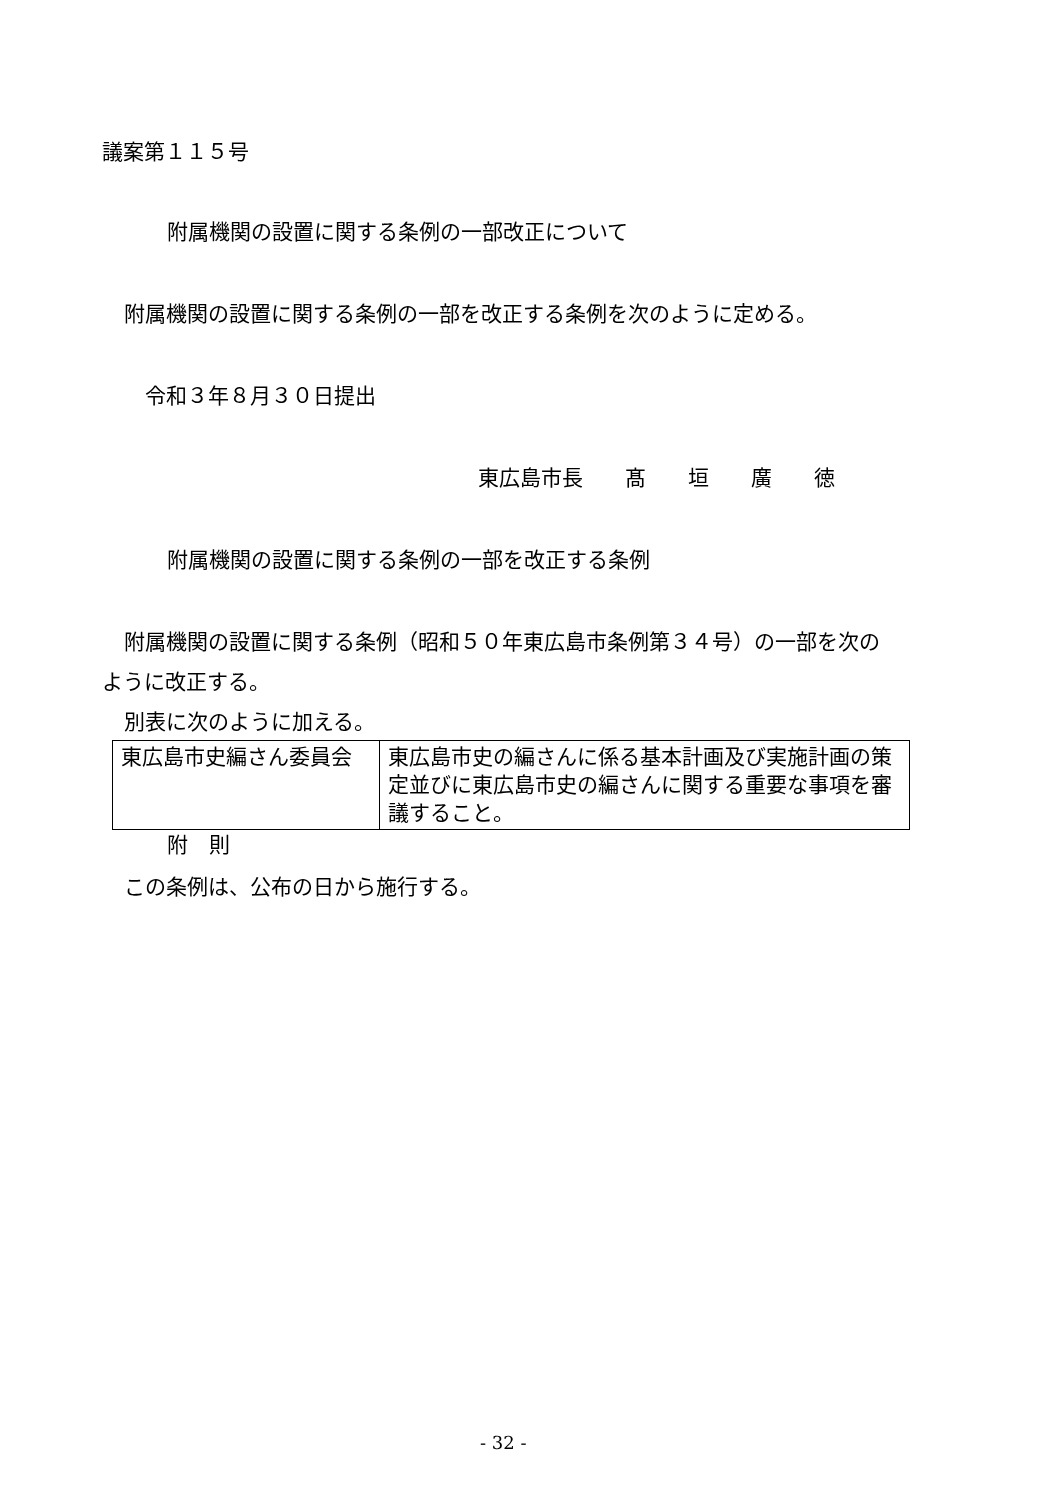議案第１１５号
附属機関の設置に関する条例の一部改正について
附属機関の設置に関する条例の一部を改正する条例を次のように定める。
令和３年８月３０日提出
東広島市長　　髙　　垣　　廣　　徳
附属機関の設置に関する条例の一部を改正する条例
附属機関の設置に関する条例（昭和５０年東広島市条例第３４号）の一部を次の
ように改正する。
別表に次のように加える。
| 東広島市史編さん委員会 | 東広島市史の編さんに係る基本計画及び実施計画の策定並びに東広島市史の編さんに関する重要な事項を審議すること。 |
附　則
この条例は、公布の日から施行する。
- 32 -